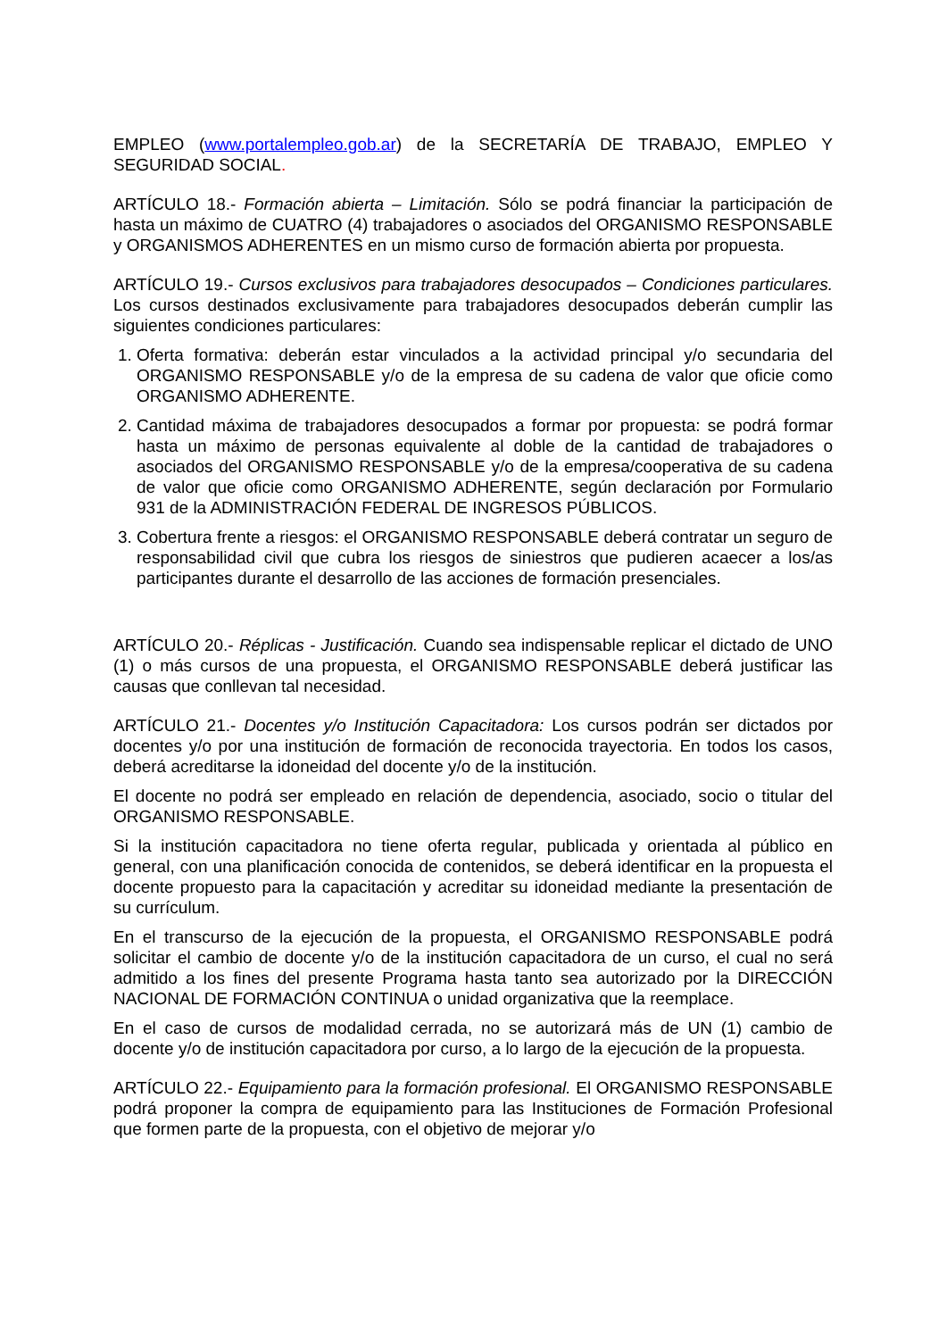EMPLEO (www.portalempleo.gob.ar) de la SECRETARÍA DE TRABAJO, EMPLEO Y SEGURIDAD SOCIAL.
ARTÍCULO 18.- Formación abierta – Limitación. Sólo se podrá financiar la participación de hasta un máximo de CUATRO (4) trabajadores o asociados del ORGANISMO RESPONSABLE y ORGANISMOS ADHERENTES en un mismo curso de formación abierta por propuesta.
ARTÍCULO 19.- Cursos exclusivos para trabajadores desocupados – Condiciones particulares. Los cursos destinados exclusivamente para trabajadores desocupados deberán cumplir las siguientes condiciones particulares:
1. Oferta formativa: deberán estar vinculados a la actividad principal y/o secundaria del ORGANISMO RESPONSABLE y/o de la empresa de su cadena de valor que oficie como ORGANISMO ADHERENTE.
2. Cantidad máxima de trabajadores desocupados a formar por propuesta: se podrá formar hasta un máximo de personas equivalente al doble de la cantidad de trabajadores o asociados del ORGANISMO RESPONSABLE y/o de la empresa/cooperativa de su cadena de valor que oficie como ORGANISMO ADHERENTE, según declaración por Formulario 931 de la ADMINISTRACIÓN FEDERAL DE INGRESOS PÚBLICOS.
3. Cobertura frente a riesgos: el ORGANISMO RESPONSABLE deberá contratar un seguro de responsabilidad civil que cubra los riesgos de siniestros que pudieren acaecer a los/as participantes durante el desarrollo de las acciones de formación presenciales.
ARTÍCULO 20.- Réplicas - Justificación. Cuando sea indispensable replicar el dictado de UNO (1) o más cursos de una propuesta, el ORGANISMO RESPONSABLE deberá justificar las causas que conllevan tal necesidad.
ARTÍCULO 21.- Docentes y/o Institución Capacitadora: Los cursos podrán ser dictados por docentes y/o por una institución de formación de reconocida trayectoria. En todos los casos, deberá acreditarse la idoneidad del docente y/o de la institución.
El docente no podrá ser empleado en relación de dependencia, asociado, socio o titular del ORGANISMO RESPONSABLE.
Si la institución capacitadora no tiene oferta regular, publicada y orientada al público en general, con una planificación conocida de contenidos, se deberá identificar en la propuesta el docente propuesto para la capacitación y acreditar su idoneidad mediante la presentación de su currículum.
En el transcurso de la ejecución de la propuesta, el ORGANISMO RESPONSABLE podrá solicitar el cambio de docente y/o de la institución capacitadora de un curso, el cual no será admitido a los fines del presente Programa hasta tanto sea autorizado por la DIRECCIÓN NACIONAL DE FORMACIÓN CONTINUA o unidad organizativa que la reemplace.
En el caso de cursos de modalidad cerrada, no se autorizará más de UN (1) cambio de docente y/o de institución capacitadora por curso, a lo largo de la ejecución de la propuesta.
ARTÍCULO 22.- Equipamiento para la formación profesional. El ORGANISMO RESPONSABLE podrá proponer la compra de equipamiento para las Instituciones de Formación Profesional que formen parte de la propuesta, con el objetivo de mejorar y/o